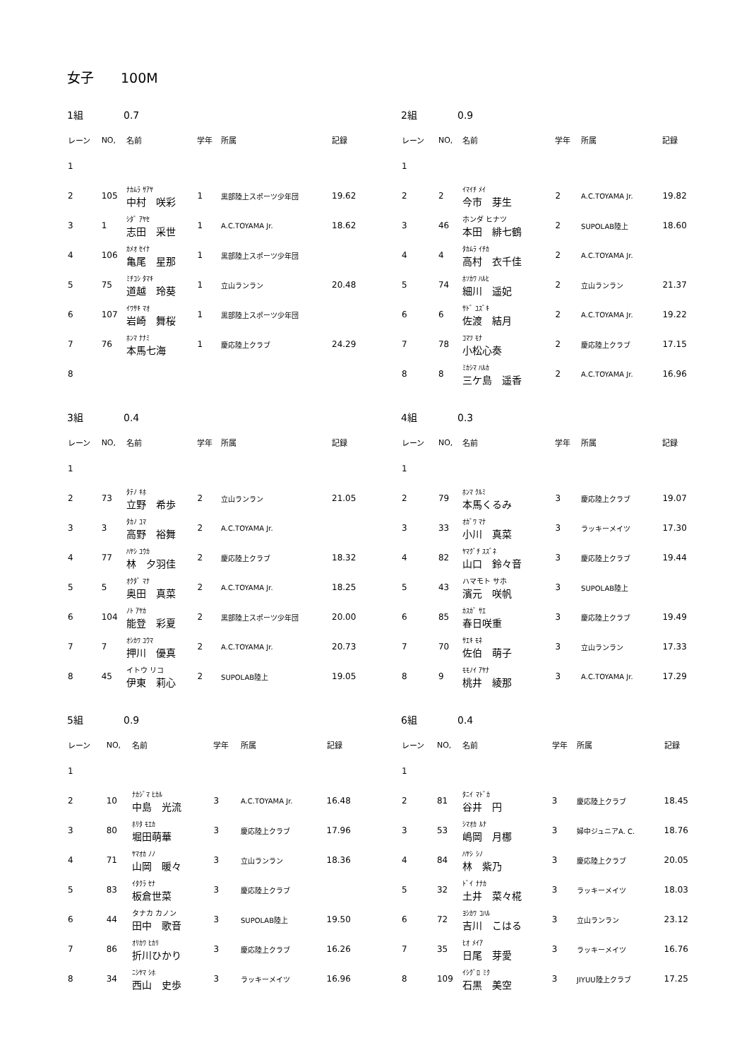女子　　100M
1組 0.7
| レーン | NO, | 名前 | 学年 | 所属 | 記録 |
| --- | --- | --- | --- | --- | --- |
| 1 | | | | | |
| 2 | 105 | ﾅｶﾑﾗ ｻｱﾔ 中村 咲彩 | 1 | 黒部陸上スポーツ少年団 | 19.62 |
| 3 | 1 | ｼﾀﾞ ｱﾔｾ 志田 采世 | 1 | A.C.TOYAMA Jr. | 18.62 |
| 4 | 106 | ｶﾒｵ ｾｲﾅ 亀尾 星那 | 1 | 黒部陸上スポーツ少年団 | |
| 5 | 75 | ﾐﾁｺｼ ﾀﾏｷ 道越 玲葵 | 1 | 立山ランラン | 20.48 |
| 6 | 107 | ｲﾜｻｷ ﾏｵ 岩崎 舞桜 | 1 | 黒部陸上スポーツ少年団 | |
| 7 | 76 | ﾎﾝﾏ ﾅﾅﾐ 本馬七海 | 1 | 慶応陸上クラブ | 24.29 |
| 8 | | | | | |
2組 0.9
| レーン | NO, | 名前 | 学年 | 所属 | 記録 |
| --- | --- | --- | --- | --- | --- |
| 1 | | | | | |
| 2 | 2 | ｲﾏｲﾁ ﾒｲ 今市 芽生 | 2 | A.C.TOYAMA Jr. | 19.82 |
| 3 | 46 | ホンダ ヒナツ 本田 緋七鶴 | 2 | SUPOLAB陸上 | 18.60 |
| 4 | 4 | ﾀｶﾑﾗ ｲﾁｶ 高村 衣千佳 | 2 | A.C.TOYAMA Jr. | |
| 5 | 74 | ﾎｿｶﾜ ﾊﾙﾋ 細川 遥妃 | 2 | 立山ランラン | 21.37 |
| 6 | 6 | ｻﾄﾞ ﾕｽﾞｷ 佐渡 結月 | 2 | A.C.TOYAMA Jr. | 19.22 |
| 7 | 78 | ｺﾏﾂ ﾓﾅ 小松心奏 | 2 | 慶応陸上クラブ | 17.15 |
| 8 | 8 | ﾐｶｼﾏ ﾊﾙｶ 三ケ島 遥香 | 2 | A.C.TOYAMA Jr. | 16.96 |
3組 0.4
| レーン | NO, | 名前 | 学年 | 所属 | 記録 |
| --- | --- | --- | --- | --- | --- |
| 1 | | | | | |
| 2 | 73 | ﾀﾃﾉ ｷﾎ 立野 希歩 | 2 | 立山ランラン | 21.05 |
| 3 | 3 | ﾀｶﾉ ﾕﾏ 高野 裕舞 | 2 | A.C.TOYAMA Jr. | |
| 4 | 77 | ﾊﾔｼ ﾕｳｶ 林 夕羽佳 | 2 | 慶応陸上クラブ | 18.32 |
| 5 | 5 | ｵｸﾀﾞ ﾏﾅ 奥田 真菜 | 2 | A.C.TOYAMA Jr. | 18.25 |
| 6 | 104 | ﾉﾄ ｱﾔｶ 能登 彩夏 | 2 | 黒部陸上スポーツ少年団 | 20.00 |
| 7 | 7 | ｵｼｶﾜ ﾕｳﾏ 押川 優真 | 2 | A.C.TOYAMA Jr. | 20.73 |
| 8 | 45 | イトウ リコ 伊東 莉心 | 2 | SUPOLAB陸上 | 19.05 |
4組 0.3
| レーン | NO, | 名前 | 学年 | 所属 | 記録 |
| --- | --- | --- | --- | --- | --- |
| 1 | | | | | |
| 2 | 79 | ﾎﾝﾏ ｸﾙﾐ 本馬くるみ | 3 | 慶応陸上クラブ | 19.07 |
| 3 | 33 | ｵｶﾞﾜ ﾏﾅ 小川 真菜 | 3 | ラッキーメイツ | 17.30 |
| 4 | 82 | ﾔﾏｸﾞﾁ ｽｽﾞﾈ 山口 鈴々音 | 3 | 慶応陸上クラブ | 19.44 |
| 5 | 43 | ハマモト サホ 濱元 咲帆 | 3 | SUPOLAB陸上 | |
| 6 | 85 | ｶｽｶﾞ ｻｴ 春日咲重 | 3 | 慶応陸上クラブ | 19.49 |
| 7 | 70 | ｻｴｷ ﾓﾈ 佐伯 萌子 | 3 | 立山ランラン | 17.33 |
| 8 | 9 | ﾓﾓﾉｲ ｱﾔﾅ 桃井 綾那 | 3 | A.C.TOYAMA Jr. | 17.29 |
5組 0.9
| レーン | NO, | 名前 | 学年 | 所属 | 記録 |
| --- | --- | --- | --- | --- | --- |
| 1 | | | | | |
| 2 | 10 | ﾅｶｼﾞﾏ ﾋｶﾙ 中島 光流 | 3 | A.C.TOYAMA Jr. | 16.48 |
| 3 | 80 | ﾎﾘﾀ ﾓｴｶ 堀田萌華 | 3 | 慶応陸上クラブ | 17.96 |
| 4 | 71 | ﾔﾏｵｶ ﾉﾉ 山岡 暖々 | 3 | 立山ランラン | 18.36 |
| 5 | 83 | ｲﾀｸﾗ ｾﾅ 板倉世菜 | 3 | 慶応陸上クラブ | |
| 6 | 44 | タナカ カノン 田中 歌音 | 3 | SUPOLAB陸上 | 19.50 |
| 7 | 86 | ｵﾘｶﾜ ﾋｶﾘ 折川ひかり | 3 | 慶応陸上クラブ | 16.26 |
| 8 | 34 | ﾆｼﾔﾏ ｼﾎ 西山 史歩 | 3 | ラッキーメイツ | 16.96 |
6組 0.4
| レーン | NO, | 名前 | 学年 | 所属 | 記録 |
| --- | --- | --- | --- | --- | --- |
| 1 | | | | | |
| 2 | 81 | ﾀﾆｲ ﾏﾄﾞｶ 谷井 円 | 3 | 慶応陸上クラブ | 18.45 |
| 3 | 53 | ｼﾏｵｶ ﾙﾅ 嶋岡 月梛 | 3 | 婦中ジュニアA. C. | 18.76 |
| 4 | 84 | ﾊﾔｼ ｼﾉ 林 紫乃 | 3 | 慶応陸上クラブ | 20.05 |
| 5 | 32 | ﾄﾞｲ ﾅﾅｶ 土井 菜々椛 | 3 | ラッキーメイツ | 18.03 |
| 6 | 72 | ﾖｼｶﾜ ｺﾊﾙ 吉川 こはる | 3 | 立山ランラン | 23.12 |
| 7 | 35 | ﾋｵ ﾒｲｱ 日尾 芽愛 | 3 | ラッキーメイツ | 16.76 |
| 8 | 109 | ｲｼｸﾞﾛ ﾐｸ 石黒 美空 | 3 | JIYUU陸上クラブ | 17.25 |